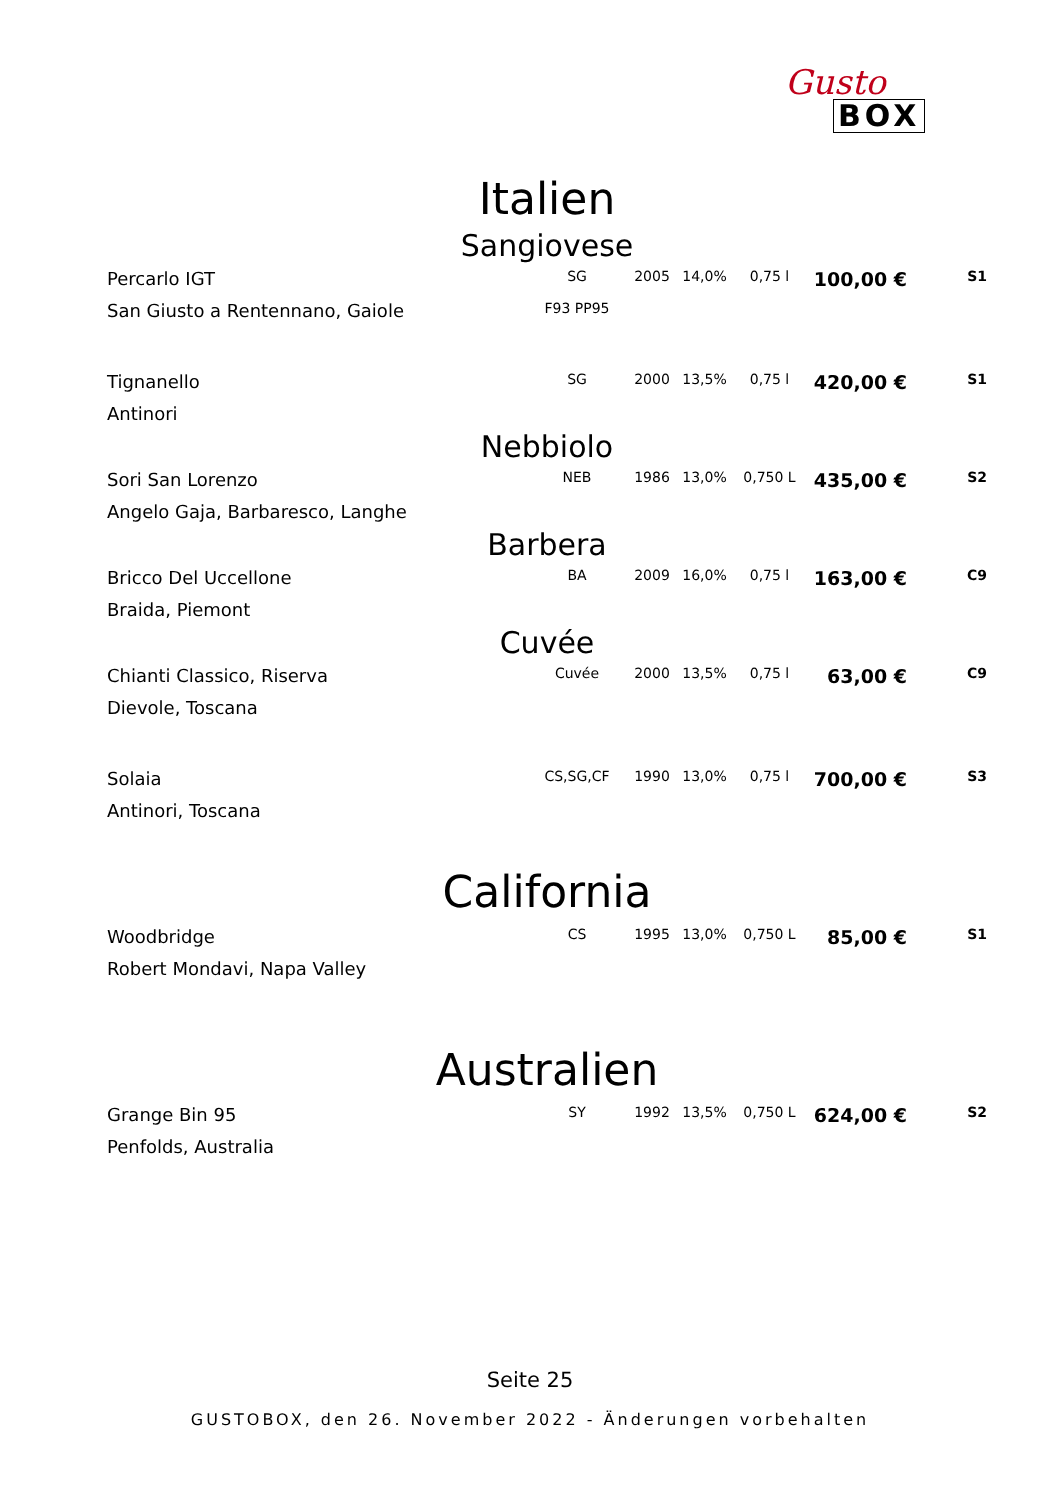Gusto
BOX
Italien
Sangiovese
| Percarlo IGT | SG | 2005 | 14,0% | 0,75 l | 100,00 € | S1 |
| San Giusto a Rentennano, Gaiole | F93 PP95 | | | | | |
| Tignanello | SG | 2000 | 13,5% | 0,75 l | 420,00 € | S1 |
| Antinori | | | | | | |
Nebbiolo
| Sori San Lorenzo | NEB | 1986 | 13,0% | 0,750 L | 435,00 € | S2 |
| Angelo Gaja, Barbaresco, Langhe | | | | | | |
Barbera
| Bricco Del Uccellone | BA | 2009 | 16,0% | 0,75 l | 163,00 € | C9 |
| Braida, Piemont | | | | | | |
Cuvée
| Chianti Classico, Riserva | Cuvée | 2000 | 13,5% | 0,75 l | 63,00 € | C9 |
| Dievole, Toscana | | | | | | |
| Solaia | CS,SG,CF | 1990 | 13,0% | 0,75 l | 700,00 € | S3 |
| Antinori, Toscana | | | | | | |
California
| Woodbridge | CS | 1995 | 13,0% | 0,750 L | 85,00 € | S1 |
| Robert Mondavi, Napa Valley | | | | | | |
Australien
| Grange Bin 95 | SY | 1992 | 13,5% | 0,750 L | 624,00 € | S2 |
| Penfolds, Australia | | | | | | |
Seite 25
GUSTOBOX, den 26. November 2022 - Änderungen vorbehalten